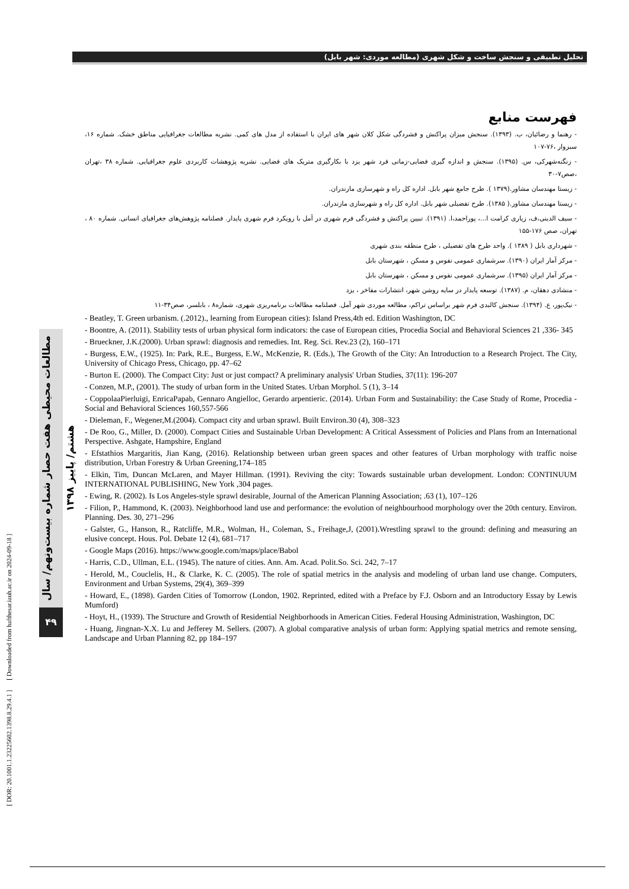تحلیل تطبیقی و سنجش ساخت و شکل شهری (مطالعه موردی: شهر بابل)
فهرست منابع
- رهنما و رضائیان، ب. (۱۳۹۳). سنجش میزان پراکنش و فشردگی شکل کلان شهر های ایران با استفاده از مدل های کمی. نشریه مطالعات جغرافیایی مناطق خشک. شماره ۱۶، سبزوار ،۷۶-۱۰۷
- زنگنه‌شهرکی، س. (۱۳۹۵). سنجش و اندازه گیری فضایی-زمانی فرد شهر یزد با بکارگیری متریک های فضایی. نشریه پژوهشات کاربردی علوم جغرافیایی. شماره ۳۸ ،تهران ،صص۷-۳۰
- زیستا مهندسان مشاور.(۱۳۷۹ ). طرح جامع شهر بابل. اداره کل راه و شهرسازی مازندران.
- زیستا مهندسان مشاور.( ۱۳۸۵). طرح تفضیلی شهر بابل. اداره کل راه و شهرسازی مازندران.
- سیف الدینی،ف، زیاری کرامت ا...، پوراحمد،ا. (۱۳۹۱). تبیین پراکنش و فشردگی فرم شهری در آمل با رویکرد فرم شهری پایدار. فصلنامه پژوهش‌های جغرافیای انسانی. شماره ۸۰ ، تهران، صص ۱۷۶-۱۵۵
- شهرداری بابل ( ۱۳۸۹ ). واحد طرح های تفضیلی ، طرح منطقه بندی شهری
- مرکز آمار ایران (۱۳۹۰). سرشماری عمومی نفوس و مسکن ، شهرستان بابل
- مرکز آمار ایران (۱۳۹۵). سرشماری عمومی نفوس و مسکن ، شهرستان بابل
- منشادی دهقان، م. (۱۳۸۷). توسعه پایدار در سایه روشن شهر، انتشارات مفاخر ، یزد
- نیک‌پور، ع. (۱۳۹۴). سنجش کالبدی فرم شهر براساس تراکم، مطالعه موردی شهر آمل. فصلنامه مطالعات برنامه‌ریزی شهری، شماره۸ ، بابلسر، صص۳۴-۱۱
- Beatley, T. Green urbanism. (.2012)., learning from European cities): Island Press,4th ed. Edition Washington, DC
- Boontre, A. (2011). Stability tests of urban physical form indicators: the case of European cities, Procedia Social and Behavioral Sciences 21 ,336- 345
- Brueckner, J.K.(2000). Urban sprawl: diagnosis and remedies. Int. Reg. Sci. Rev.23 (2), 160–171
- Burgess, E.W., (1925). In: Park, R.E., Burgess, E.W., McKenzie, R. (Eds.), The Growth of the City: An Introduction to a Research Project. The City, University of Chicago Press, Chicago, pp. 47–62
- Burton E. (2000). The Compact City: Just or just compact? A preliminary analysis' Urban Studies, 37(11): 196-207
- Conzen, M.P., (2001). The study of urban form in the United States. Urban Morphol. 5 (1), 3–14
- CoppolaaPierluigi, EnricaPapab, Gennaro Angielloc, Gerardo arpentieric. (2014). Urban Form and Sustainability: the Case Study of Rome, Procedia - Social and Behavioral Sciences 160,557-566
- Dieleman, F., Wegener,M.(2004). Compact city and urban sprawl. Built Environ.30 (4), 308–323
- De Roo, G., Miller, D. (2000). Compact Cities and Sustainable Urban Development: A Critical Assessment of Policies and Plans from an International Perspective. Ashgate, Hampshire, England
- Efstathios Margaritis, Jian Kang, (2016). Relationship between urban green spaces and other features of Urban morphology with traffic noise distribution, Urban Forestry & Urban Greening,174–185
- Elkin, Tim, Duncan McLaren, and Mayer Hillman. (1991). Reviving the city: Towards sustainable urban development. London: CONTINUUM INTERNATIONAL PUBLISHING, New York ,304 pages.
- Ewing, R. (2002). Is Los Angeles-style sprawl desirable, Journal of the American Planning Association; .63 (1), 107–126
- Filion, P., Hammond, K. (2003). Neighborhood land use and performance: the evolution of neighbourhood morphology over the 20th century. Environ. Planning. Des. 30, 271–296
- Galster, G., Hanson, R., Ratcliffe, M.R., Wolman, H., Coleman, S., Freihage,J, (2001).Wrestling sprawl to the ground: defining and measuring an elusive concept. Hous. Pol. Debate 12 (4), 681–717
- Google Maps (2016). https://www.google.com/maps/place/Babol
- Harris, C.D., Ullman, E.L. (1945). The nature of cities. Ann. Am. Acad. Polit.So. Sci. 242, 7–17
- Herold, M., Couclelis, H., & Clarke, K. C. (2005). The role of spatial metrics in the analysis and modeling of urban land use change. Computers, Environment and Urban Systems, 29(4), 369–399
- Howard, E., (1898). Garden Cities of Tomorrow (London, 1902. Reprinted, edited with a Preface by F.J. Osborn and an Introductory Essay by Lewis Mumford)
- Hoyt, H., (1939). The Structure and Growth of Residential Neighborhoods in American Cities. Federal Housing Administration, Washington, DC
- Huang, Jingnan-X.X. Lu and Jefferey M. Sellers. (2007). A global comparative analysis of urban form: Applying spatial metrics and remote sensing, Landscape and Urban Planning 82, pp 184–197
مطالعات محیطی هفت حصار شماره بیست‌ونهم/ سال هشتم/ پاییز ۱۳۹۸
۴۹
[ DOR: 20.1001.1.23225602.1398.8.29.4.1 ] [ Downloaded from hafthesar.iauh.ac.ir on 2024-09-18 ]